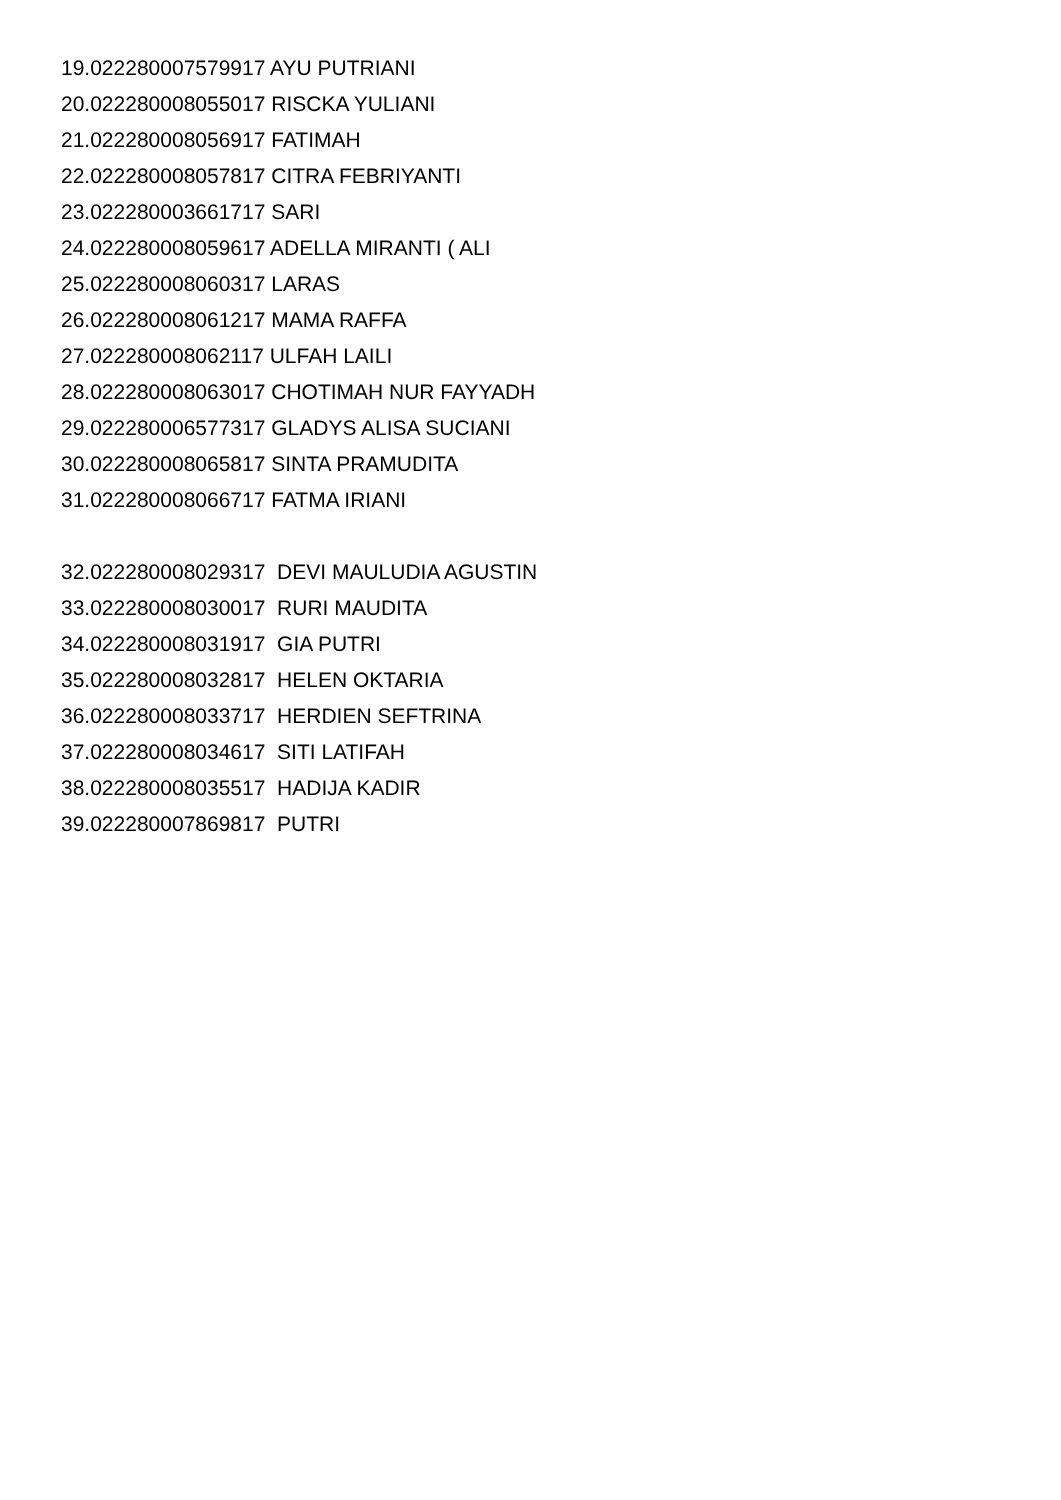19.022280007579917 AYU PUTRIANI
20.022280008055017 RISCKA YULIANI
21.022280008056917 FATIMAH
22.022280008057817 CITRA FEBRIYANTI
23.022280003661717 SARI
24.022280008059617 ADELLA MIRANTI ( ALI
25.022280008060317 LARAS
26.022280008061217 MAMA RAFFA
27.022280008062117 ULFAH LAILI
28.022280008063017 CHOTIMAH NUR FAYYADH
29.022280006577317 GLADYS ALISA SUCIANI
30.022280008065817 SINTA PRAMUDITA
31.022280008066717 FATMA IRIANI
32.022280008029317 DEVI MAULUDIA AGUSTIN
33.022280008030017 RURI MAUDITA
34.022280008031917 GIA PUTRI
35.022280008032817 HELEN OKTARIA
36.022280008033717 HERDIEN SEFTRINA
37.022280008034617 SITI LATIFAH
38.022280008035517 HADIJA KADIR
39.022280007869817 PUTRI